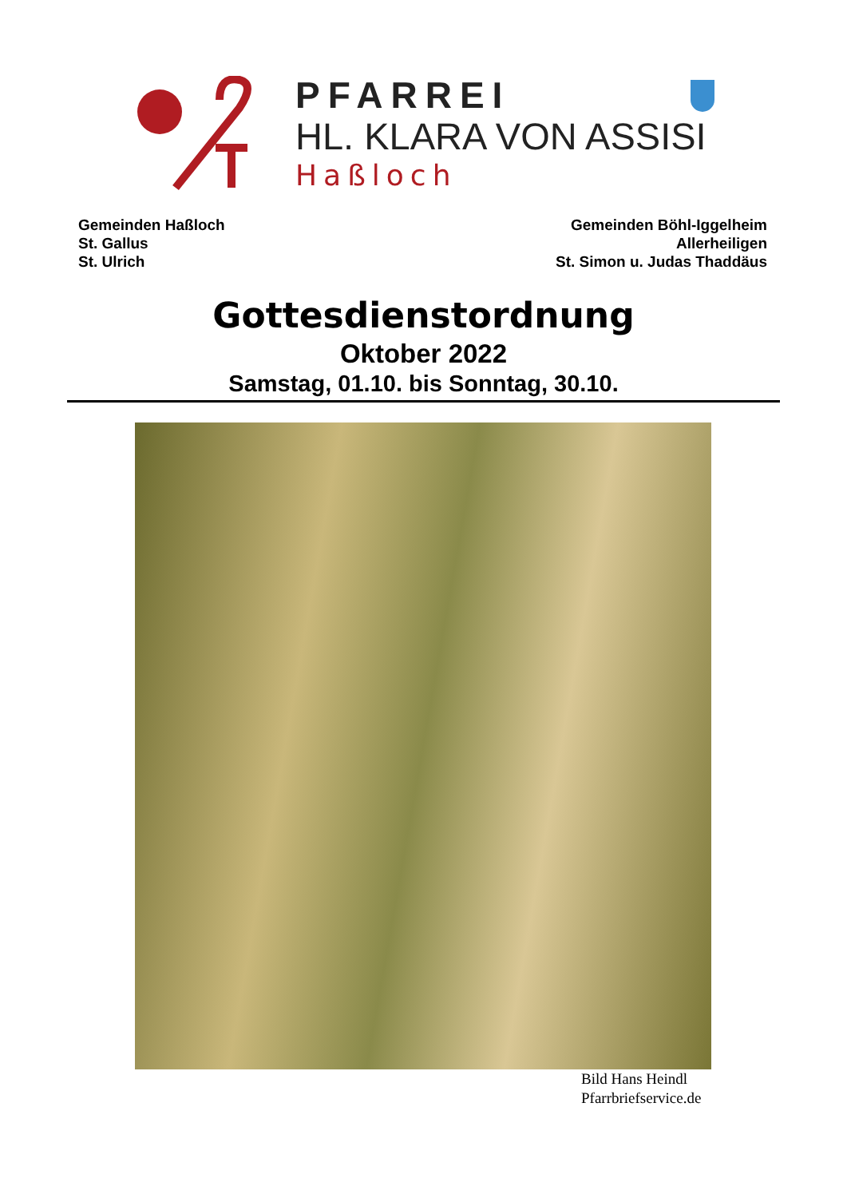PFARREI
HL. KLARA VON ASSISI
Haßloch
Gemeinden Haßloch
St. Gallus
St. Ulrich
Gemeinden Böhl-Iggelheim
Allerheiligen
St. Simon u. Judas Thaddäus
Gottesdienstordnung
Oktober 2022
Samstag, 01.10. bis Sonntag, 30.10.
Bild Hans Heindl
Pfarrbriefservice.de